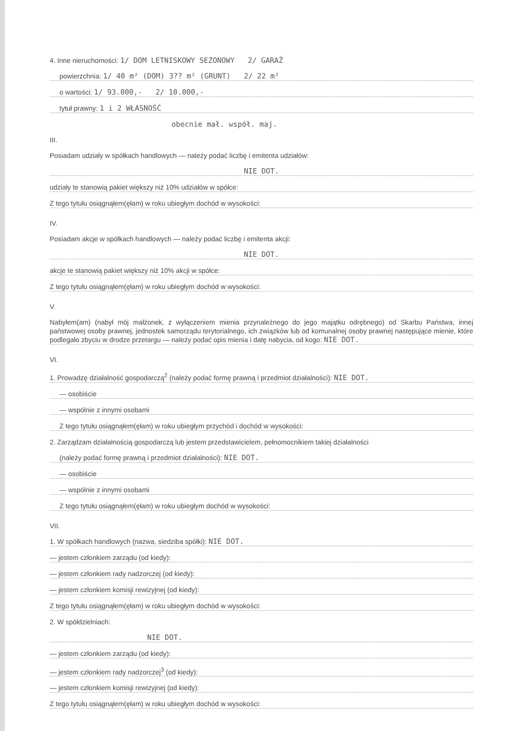4. Inne nieruchomości: 1/ DOM LETNISKOWY SEZONOWY 2/ GARAŻ
powierzchnia: 1/ 40 m² (DOM) 3?? m² (GRUNT) 2/ 22 m²
o wartości: 1/ 93.000,- 2/ 10.000,-
tytuł prawny: 1 i 2 WŁASNOŚĆ
obecnie mał. współ. maj.
III.
Posiadam udziały w spółkach handlowych — należy podać liczbę i emitenta udziałów:
NIE DOT.
udziały te stanowią pakiet większy niż 10% udziałów w spółce:
Z tego tytułu osiągnąłem(ęłam) w roku ubiegłym dochód w wysokości:
IV.
Posiadam akcje w spółkach handlowych — należy podać liczbę i emitenta akcji:
NIE DOT.
akcje te stanowią pakiet większy niż 10% akcji w spółce:
Z tego tytułu osiągnąłem(ęłam) w roku ubiegłym dochód w wysokości:
V.
Nabyłem(am) (nabył mój małżonek, z wyłączeniem mienia przynależnego do jego majątku odrębnego) od Skarbu Państwa, innej państwowej osoby prawnej, jednostek samorządu terytorialnego, ich związków lub od komunalnej osoby prawnej następujące mienie, które podlegało zbyciu w drodze przetargu — należy podać opis mienia i datę nabycia, od kogo: NIE DOT.
VI.
1. Prowadzę działalność gospodarczą<sup>2</sup> (należy podać formę prawną i przedmiot działalności): NIE DOT.
— osobiście
— wspólnie z innymi osobami
Z tego tytułu osiągnąłem(ęłam) w roku ubiegłym przychód i dochód w wysokości:
2. Zarządzam działalnością gospodarczą lub jestem przedstawicielem, pełnomocnikiem takiej działalności
(należy podać formę prawną i przedmiot działalności): NIE DOT.
— osobiście
— wspólnie z innymi osobami
Z tego tytułu osiągnąłem(ęłam) w roku ubiegłym dochód w wysokości:
VII.
1. W spółkach handlowych (nazwa, siedziba spółki): NIE DOT.
— jestem członkiem zarządu (od kiedy):
— jestem członkiem rady nadzorczej (od kiedy):
— jestem członkiem komisji rewizyjnej (od kiedy):
Z tego tytułu osiągnąłem(ęłam) w roku ubiegłym dochód w wysokości:
2. W spółdzielniach:
NIE DOT.
— jestem członkiem zarządu (od kiedy):
— jestem członkiem rady nadzorczej<sup>3</sup> (od kiedy):
— jestem członkiem komisji rewizyjnej (od kiedy):
Z tego tytułu osiągnąłem(ęłam) w roku ubiegłym dochód w wysokości: